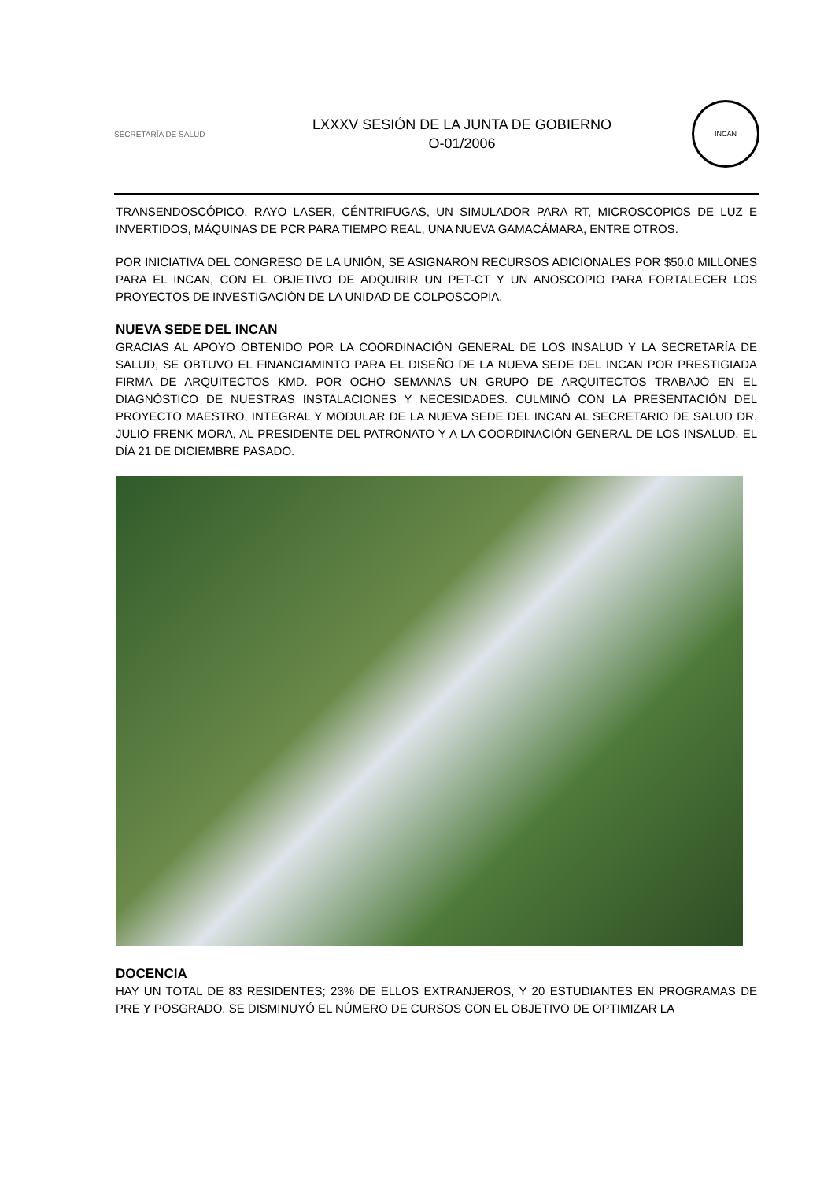SECRETARÍA DE SALUD
LXXXV SESIÓN DE LA JUNTA DE GOBIERNO
O-01/2006
INCAN
TRANSENDOSCÓPICO, RAYO LASER, CÉNTRIFUGAS, UN SIMULADOR PARA RT, MICROSCOPIOS DE LUZ E INVERTIDOS, MÁQUINAS DE PCR PARA TIEMPO REAL, UNA NUEVA GAMACÁMARA, ENTRE OTROS.
POR INICIATIVA DEL CONGRESO DE LA UNIÓN, SE ASIGNARON RECURSOS ADICIONALES POR $50.0 MILLONES PARA EL INCAN, CON EL OBJETIVO DE ADQUIRIR UN PET-CT Y UN ANOSCOPIO PARA FORTALECER LOS PROYECTOS DE INVESTIGACIÓN DE LA UNIDAD DE COLPOSCOPIA.
NUEVA SEDE DEL INCAN
GRACIAS AL APOYO OBTENIDO POR LA COORDINACIÓN GENERAL DE LOS INSALUD Y LA SECRETARÍA DE SALUD, SE OBTUVO EL FINANCIAMINTO PARA EL DISEÑO DE LA NUEVA SEDE DEL INCAN POR PRESTIGIADA FIRMA DE ARQUITECTOS KMD. POR OCHO SEMANAS UN GRUPO DE ARQUITECTOS TRABAJÓ EN EL DIAGNÓSTICO DE NUESTRAS INSTALACIONES Y NECESIDADES. CULMINÓ CON LA PRESENTACIÓN DEL PROYECTO MAESTRO, INTEGRAL Y MODULAR DE LA NUEVA SEDE DEL INCAN AL SECRETARIO DE SALUD DR. JULIO FRENK MORA, AL PRESIDENTE DEL PATRONATO Y A LA COORDINACIÓN GENERAL DE LOS INSALUD, EL DÍA 21 DE DICIEMBRE PASADO.
DOCENCIA
HAY UN TOTAL DE 83 RESIDENTES; 23% DE ELLOS EXTRANJEROS, Y 20 ESTUDIANTES EN PROGRAMAS DE PRE Y POSGRADO. SE DISMINUYÓ EL NÚMERO DE CURSOS CON EL OBJETIVO DE OPTIMIZAR LA